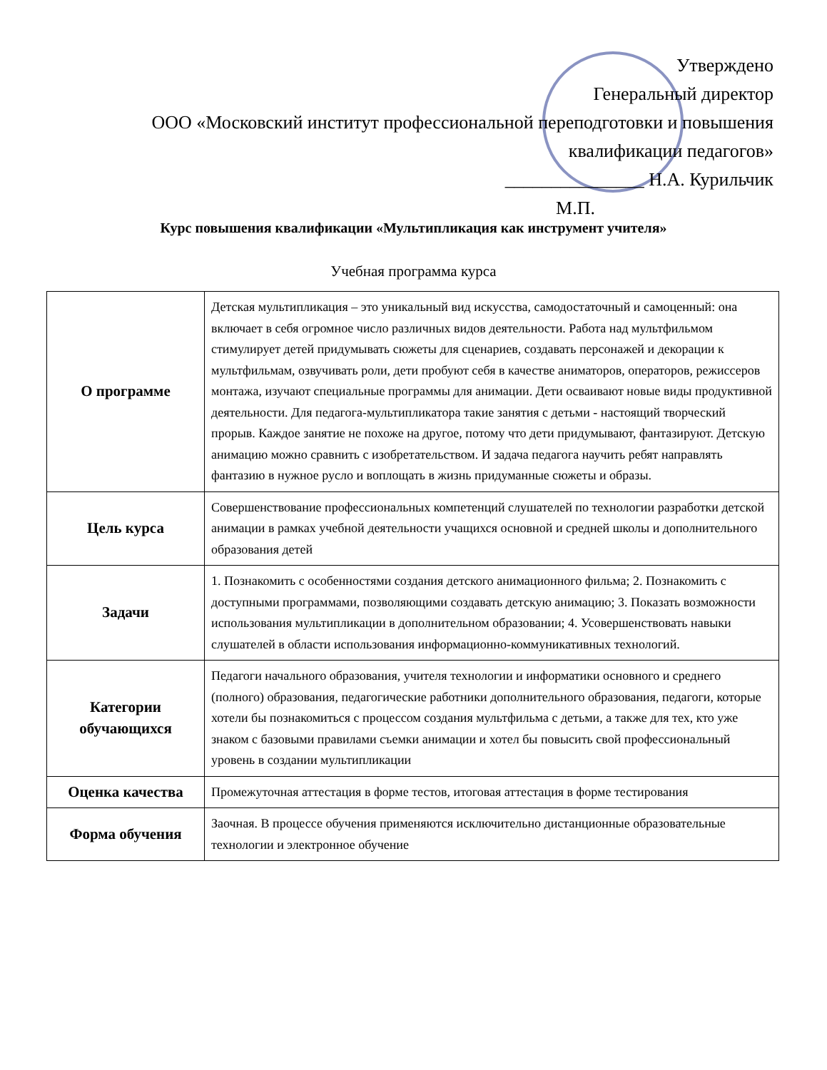Утверждено
Генеральный директор
ООО «Московский институт профессиональной переподготовки и повышения
квалификации педагогов»
_______________ Н.А. Курильчик
М.П.
Курс повышения квалификации «Мультипликация как инструмент учителя»
Учебная программа курса
| О программе | Детская мультипликация – это уникальный вид искусства, самодостаточный и самоценный: она включает в себя огромное число различных видов деятельности. Работа над мультфильмом стимулирует детей придумывать сюжеты для сценариев, создавать персонажей и декорации к мультфильмам, озвучивать роли, дети пробуют себя в качестве аниматоров, операторов, режиссеров монтажа, изучают специальные программы для анимации. Дети осваивают новые виды продуктивной деятельности. Для педагога-мультипликатора такие занятия с детьми - настоящий творческий прорыв. Каждое занятие не похоже на другое, потому что дети придумывают, фантазируют. Детскую анимацию можно сравнить с изобретательством. И задача педагога научить ребят направлять фантазию в нужное русло и воплощать в жизнь придуманные сюжеты и образы. |
| Цель курса | Совершенствование профессиональных компетенций слушателей по технологии разработки детской анимации в рамках учебной деятельности учащихся основной и средней школы и дополнительного образования детей |
| Задачи | 1. Познакомить с особенностями создания детского анимационного фильма; 2. Познакомить с доступными программами, позволяющими создавать детскую анимацию; 3. Показать возможности использования мультипликации в дополнительном образовании; 4. Усовершенствовать навыки слушателей в области использования информационно-коммуникативных технологий. |
| Категории обучающихся | Педагоги начального образования, учителя технологии и информатики основного и среднего (полного) образования, педагогические работники дополнительного образования, педагоги, которые хотели бы познакомиться с процессом создания мультфильма с детьми, а также для тех, кто уже знаком с базовыми правилами съемки анимации и хотел бы повысить свой профессиональный уровень в создании мультипликации |
| Оценка качества | Промежуточная аттестация в форме тестов, итоговая аттестация в форме тестирования |
| Форма обучения | Заочная. В процессе обучения применяются исключительно дистанционные образовательные технологии и электронное обучение |